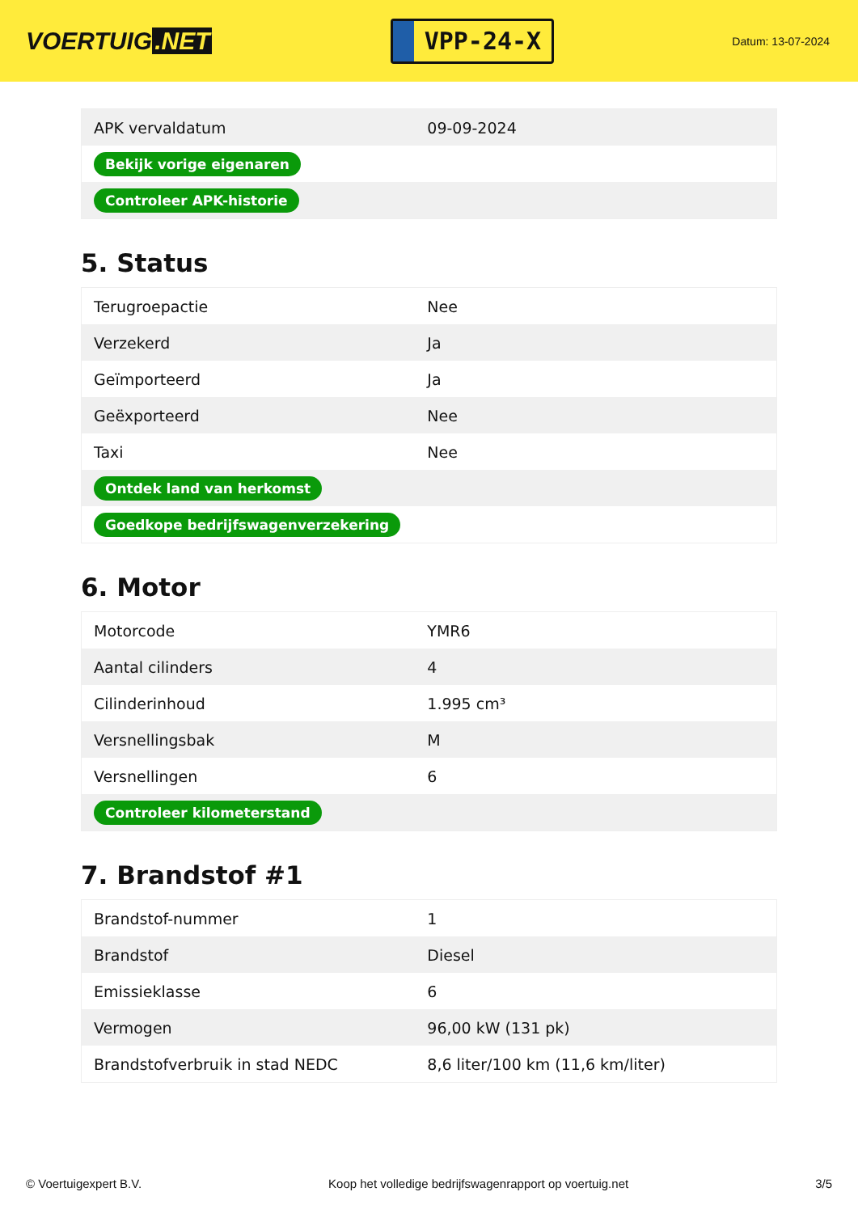VOERTUIG.NET
VPP-24-X
Datum: 13-07-2024
| APK vervaldatum | 09-09-2024 |
| Bekijk vorige eigenaren | |
| Controleer APK-historie | |
5. Status
| Terugroepactie | Nee |
| Verzekerd | Ja |
| Geïmporteerd | Ja |
| Geëxporteerd | Nee |
| Taxi | Nee |
| Ontdek land van herkomst | |
| Goedkope bedrijfswagenverzekering | |
6. Motor
| Motorcode | YMR6 |
| Aantal cilinders | 4 |
| Cilinderinhoud | 1.995 cm³ |
| Versnellingsbak | M |
| Versnellingen | 6 |
| Controleer kilometerstand | |
7. Brandstof #1
| Brandstof-nummer | 1 |
| Brandstof | Diesel |
| Emissieklasse | 6 |
| Vermogen | 96,00 kW (131 pk) |
| Brandstofverbruik in stad NEDC | 8,6 liter/100 km (11,6 km/liter) |
© Voertuigexpert B.V. Koop het volledige bedrijfswagenrapport op voertuig.net 3/5